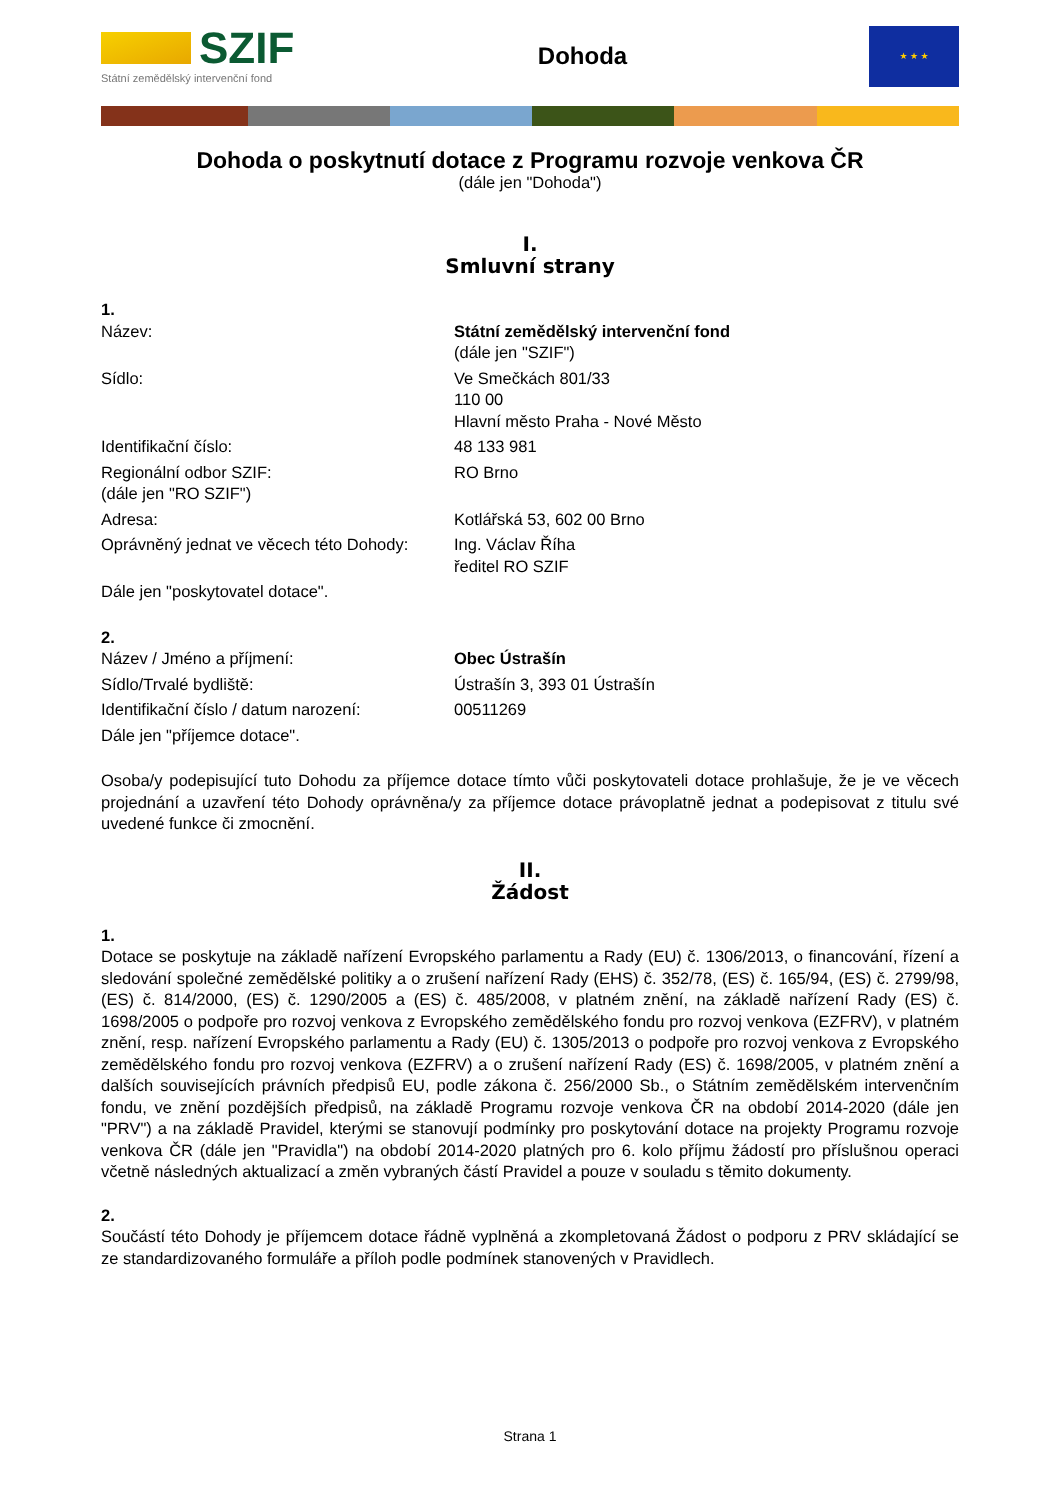SZIF
Státní zemědělský intervenční fond
Dohoda
★ ★ ★
Dohoda o poskytnutí dotace z Programu rozvoje venkova ČR
(dále jen "Dohoda")
I.
Smluvní strany
1.
Název: Státní zemědělský intervenční fond
(dále jen "SZIF")
Sídlo: Ve Smečkách 801/33
110 00
Hlavní město Praha - Nové Město
Identifikační číslo: 48 133 981
Regionální odbor SZIF:
(dále jen "RO SZIF")
RO Brno
Adresa: Kotlářská 53, 602 00 Brno
Oprávněný jednat ve věcech této Dohody:
Ing. Václav Říha
ředitel RO SZIF
Dále jen "poskytovatel dotace".
2.
Název / Jméno a příjmení: Obec Ústrašín
Sídlo/Trvalé bydliště: Ústrašín 3, 393 01 Ústrašín
Identifikační číslo / datum narození:
00511269
Dále jen "příjemce dotace".
Osoba/y podepisující tuto Dohodu za příjemce dotace tímto vůči poskytovateli dotace prohlašuje, že je ve věcech projednání a uzavření této Dohody oprávněna/y za příjemce dotace právoplatně jednat a podepisovat z titulu své uvedené funkce či zmocnění.
II.
Žádost
1.
Dotace se poskytuje na základě nařízení Evropského parlamentu a Rady (EU) č. 1306/2013, o financování, řízení a sledování společné zemědělské politiky a o zrušení nařízení Rady (EHS) č. 352/78, (ES) č. 165/94, (ES) č. 2799/98, (ES) č. 814/2000, (ES) č. 1290/2005 a (ES) č. 485/2008, v platném znění, na základě nařízení Rady (ES) č. 1698/2005 o podpoře pro rozvoj venkova z Evropského zemědělského fondu pro rozvoj venkova (EZFRV), v platném znění, resp. nařízení Evropského parlamentu a Rady (EU) č. 1305/2013 o podpoře pro rozvoj venkova z Evropského zemědělského fondu pro rozvoj venkova (EZFRV) a o zrušení nařízení Rady (ES) č. 1698/2005, v platném znění a dalších souvisejících právních předpisů EU, podle zákona č. 256/2000 Sb., o Státním zemědělském intervenčním fondu, ve znění pozdějších předpisů, na základě Programu rozvoje venkova ČR na období 2014-2020 (dále jen "PRV") a na základě Pravidel, kterými se stanovují podmínky pro poskytování dotace na projekty Programu rozvoje venkova ČR (dále jen "Pravidla") na období 2014-2020 platných pro 6. kolo příjmu žádostí pro příslušnou operaci včetně následných aktualizací a změn vybraných částí Pravidel a pouze v souladu s těmito dokumenty.
2.
Součástí této Dohody je příjemcem dotace řádně vyplněná a zkompletovaná Žádost o podporu z PRV skládající se ze standardizovaného formuláře a příloh podle podmínek stanovených v Pravidlech.
Strana 1